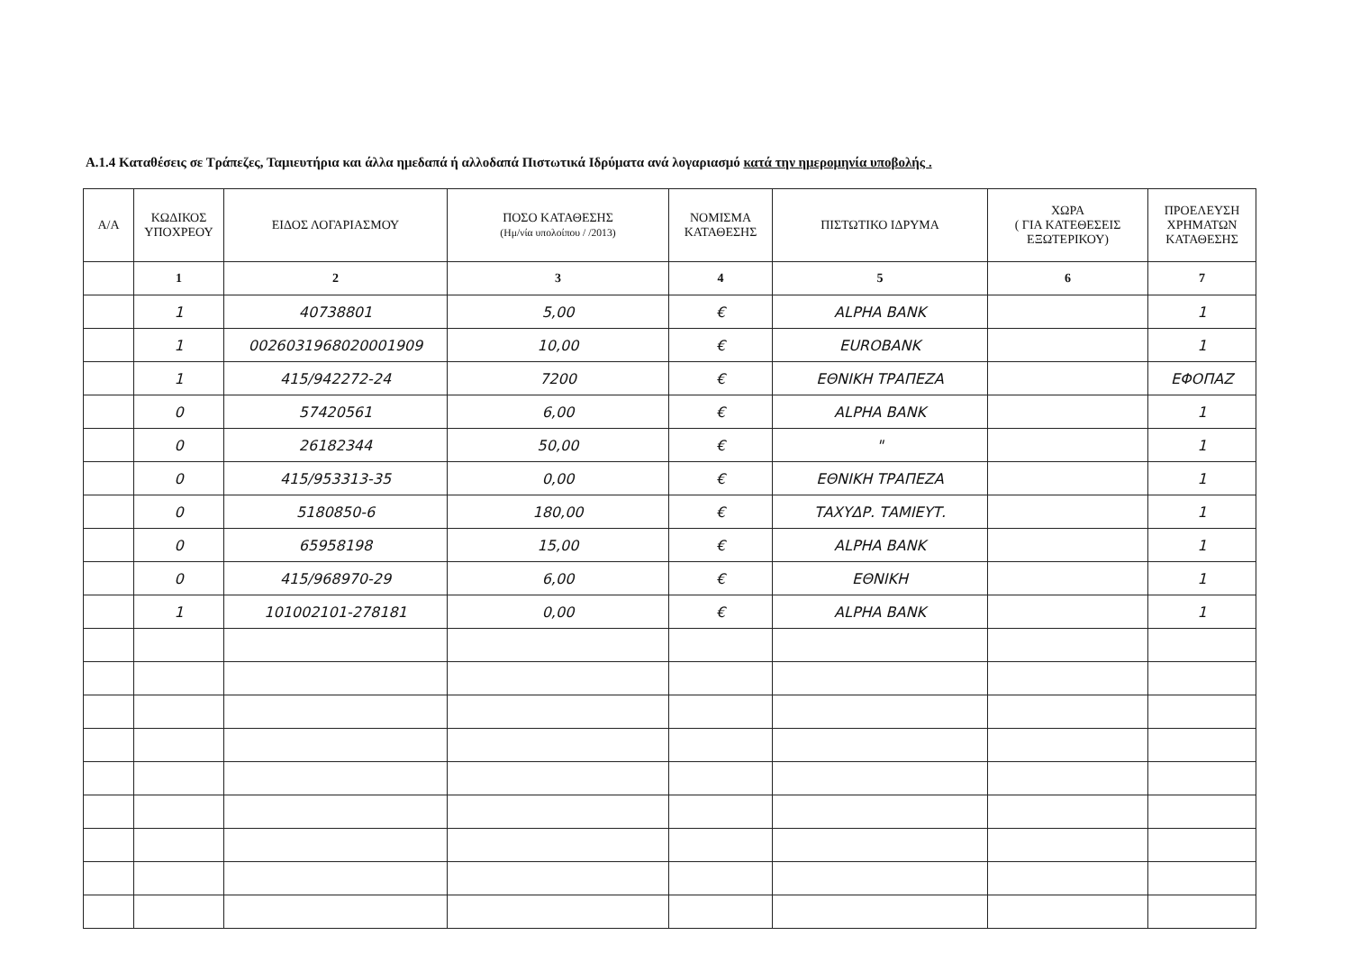Α.1.4 Καταθέσεις σε Τράπεζες, Ταμιευτήρια και άλλα ημεδαπά ή αλλοδαπά Πιστωτικά Ιδρύματα ανά λογαριασμό κατά την ημερομηνία υποβολής .
| Α/Α | ΚΩΔΙΚΟΣ ΥΠΟΧΡΕΟΥ | ΕΙΔΟΣ ΛΟΓΑΡΙΑΣΜΟΥ | ΠΟΣΟ ΚΑΤΑΘΕΣΗΣ (Ημ/νία υπολοίπου / /2013) | ΝΟΜΙΣΜΑ ΚΑΤΑΘΕΣΗΣ | ΠΙΣΤΩΤΙΚΟ ΙΔΡΥΜΑ | ΧΩΡΑ ( ΓΙΑ ΚΑΤΕΘΕΣΕΙΣ ΕΞΩΤΕΡΙΚΟΥ) | ΠΡΟΕΛΕΥΣΗ ΧΡΗΜΑΤΩΝ ΚΑΤΑΘΕΣΗΣ |
| --- | --- | --- | --- | --- | --- | --- | --- |
| | 1 | 2 | 3 | 4 | 5 | 6 | 7 |
| | 1 | 40738801 | 5,00 | € | ALPHA BANK | | 1 |
| | 1 | 0026031968020001909 | 10,00 | € | EUROBANK | | 1 |
| | 1 | 415/942272-24 | 7200 | € | ΕΘΝΙΚΗ ΤΡΑΠΕΖΑ | | ΕΦΟΠΑΖ |
| | 0 | 57420561 | 6,00 | € | ALPHA BANK | | 1 |
| | 0 | 26182344 | 50,00 | € | " | | 1 |
| | 0 | 415/953313-35 | 0,00 | € | ΕΘΝΙΚΗ ΤΡΑΠΕΖΑ | | 1 |
| | 0 | 5180850-6 | 180,00 | € | ΤΑΧΥΔΡ. ΤΑΜΙΕΥΤ. | | 1 |
| | 0 | 65958198 | 15,00 | € | ALPHA BANK | | 1 |
| | 0 | 415/968970-29 | 6,00 | € | ΕΘΝΙΚΗ | | 1 |
| | 1 | 101002101-278181 | 0,00 | € | ALPHA BANK | | 1 |